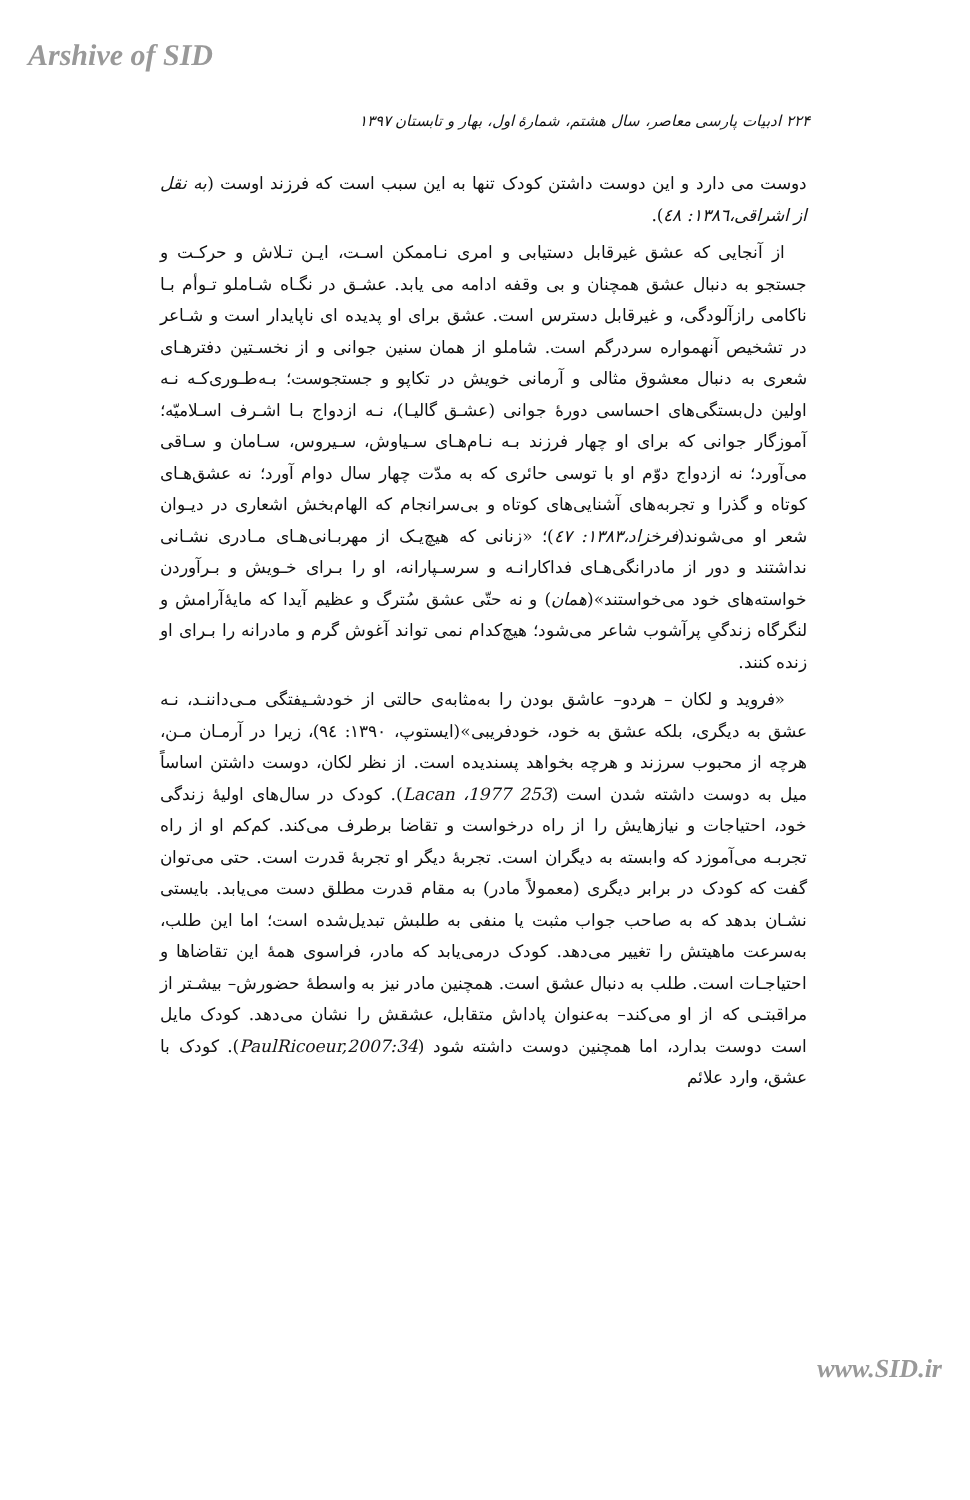Arshive of SID
۲۲۴ ادبیات پارسی معاصر، سال هشتم، شمارهٔ اول، بهار و تابستان ۱۳۹۷
دوست می دارد و این دوست داشتن کودک تنها به این سبب است که فرزند اوست (به نقل از اشراقی،۱۳۸٦: ٤٨).
از آنجایی که عشق غیرقابل دستیابی و امری نـاممکن اسـت، ایـن تـلاش و حرکـت و جستجو به دنبال عشق همچنان و بی وقفه ادامه می یابد. عشـق در نگـاه شـاملو تـوأم بـا ناکامی رازآلودگی، و غیرقابل دسترس است. عشق برای او پدیده ای ناپایدار است و شـاعر در تشخیص آنهمواره سردرگم است. شاملو از همان سنین جوانی و از نخسـتین دفترهـای شعری به دنبال معشوق مثالی و آرمانی خویش در تکاپو و جستجوست؛ بـه‌طـوری‌کـه نـه اولین دل‌بستگی‌های احساسی دورهٔ جوانی (عشـق گالیـا)، نـه ازدواج بـا اشـرف اسـلامیّه؛ آموزگار جوانی که برای او چهار فرزند بـه نـام‌هـای سـیاوش، سـیروس، سـامان و سـاقی می‌آورد؛ نه ازدواج دوّم او با توسی حائری که به مدّت چهار سال دوام آورد؛ نه عشق‌هـای کوتاه و گذرا و تجربه‌های آشنایی‌های کوتاه و بی‌سرانجام که الهام‌بخش اشعاری در دیـوان شعر او می‌شوند(فرخزاد،۱۳۸۳: ٤٧)؛ «زنانی که هیچ‌یـک از مهربـانی‌هـای مـادری نشـانی نداشتند و دور از مادرانگی‌هـای فداکارانـه و سرسـپارانه، او را بـرای خـویش و بـرآوردن خواسته‌های خود می‌خواستند»(همان) و نه حتّی عشق سُترگ و عظیم آیدا که مایهٔ‌آرامش و لنگرگاه زندگیِ پرآشوب شاعر می‌شود؛ هیچ‌کدام نمی تواند آغوش گرم و مادرانه را بـرای او زنده کنند.
«فروید و لکان – هردو– عاشق بودن را به‌مثابه‌ی حالتی از خودشـیفتگی مـی‌داننـد، نـه عشق به دیگری، بلکه عشق به خود، خودفریبی»(ایستوپ، ۱۳۹۰: ۹٤)، زیرا در آرمـان مـن، هرچه از محبوب سرزند و هرچه بخواهد پسندیده است. از نظر لکان، دوست داشتن اساساً میل به دوست داشته شدن است (Lacan ،1977 253). کودک در سال‌های اولیهٔ زندگی خود، احتیاجات و نیازهایش را از راه درخواست و تقاضا برطرف می‌کند. کم‌کم او از راه تجربـه می‌آموزد که وابسته به دیگران است. تجربهٔ دیگر او تجربهٔ قدرت است. حتی می‌توان گفت که کودک در برابر دیگری (معمولاً مادر) به مقام قدرت مطلق دست می‌یابد. بایستی نشـان بدهد که به صاحب جواب مثبت یا منفی به طلبش تبدیل‌شده است؛ اما این طلب، به‌سرعت ماهیتش را تغییر می‌دهد. کودک درمی‌یابد که مادر، فراسوی همهٔ این تقاضاها و احتیاجـات است. طلب به دنبال عشق است. همچنین مادر نیز به واسطهٔ حضورش– بیشـتر از مراقبتـی که از او می‌کند– به‌عنوان پاداش متقابل، عشقش را نشان می‌دهد. کودک مایل است دوست بدارد، اما همچنین دوست داشته شود (PaulRicoeur,2007:34). کودک با عشق، وارد علائم
www.SID.ir